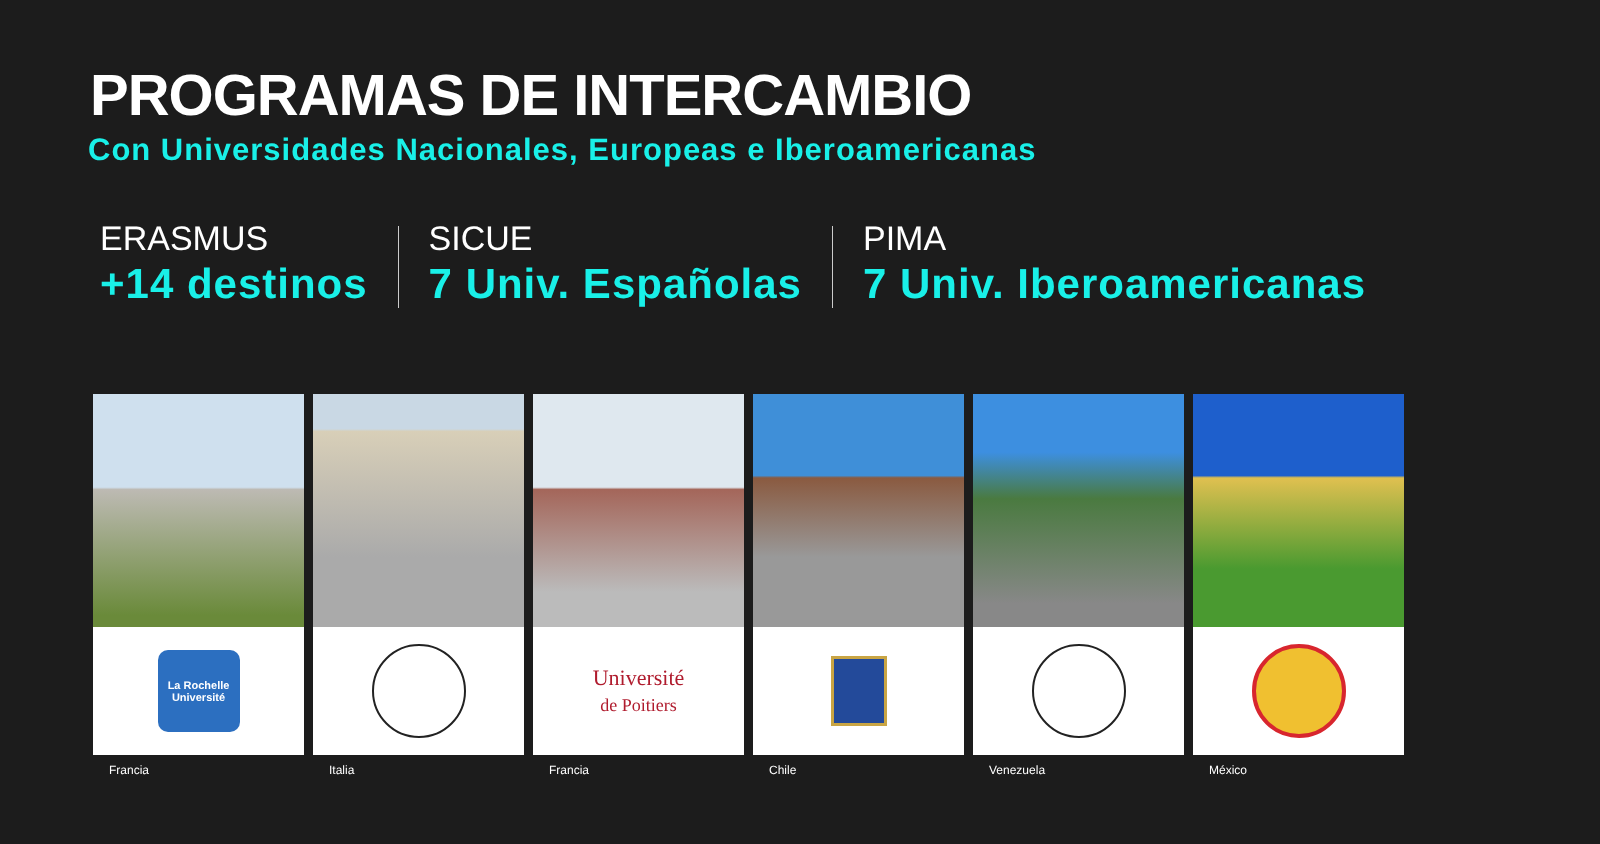PROGRAMAS DE INTERCAMBIO
Con Universidades Nacionales, Europeas e Iberoamericanas
ERASMUS
+14 destinos
SICUE
7 Univ. Españolas
PIMA
7 Univ. Iberoamericanas
La Rochelle
Université
Francia
Italia
Université
de Poitiers
Francia
Chile Venezuela México